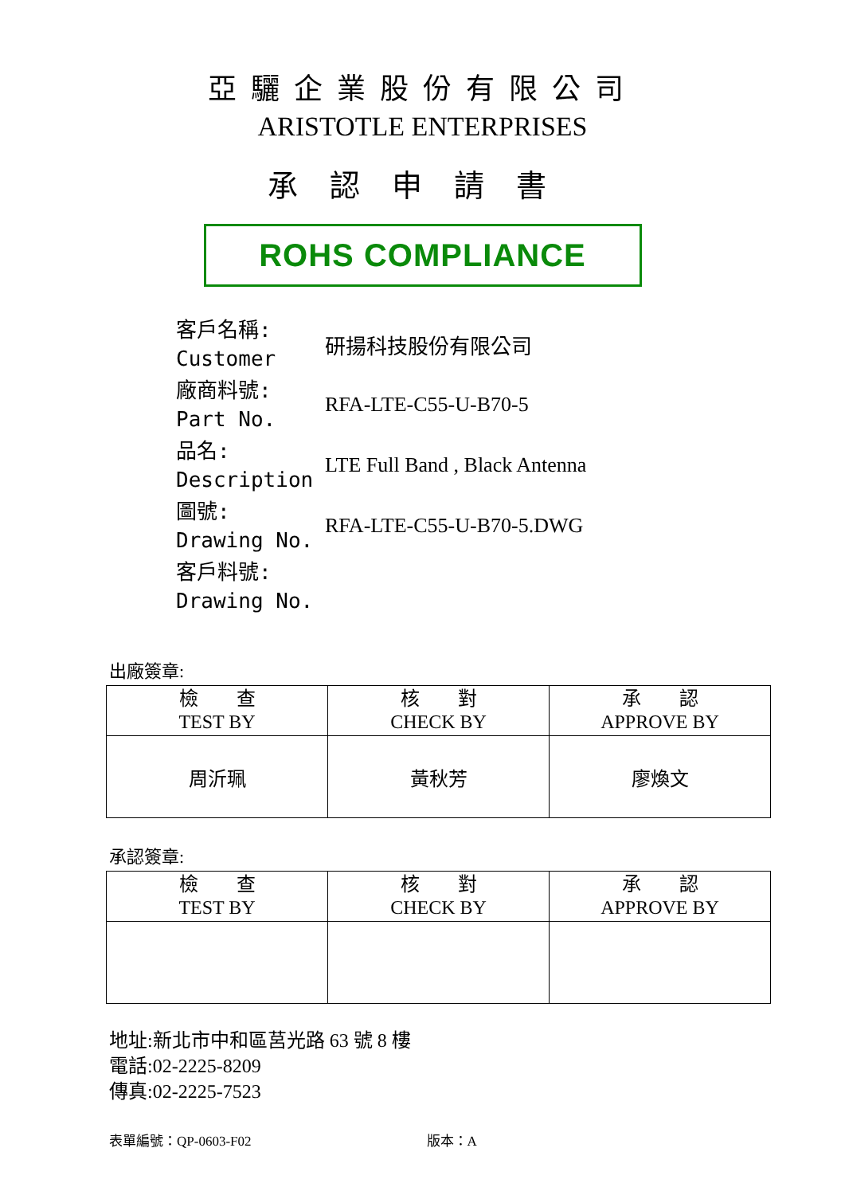亞驪企業股份有限公司
ARISTOTLE ENTERPRISES
承認申請書
ROHS COMPLIANCE
| 客戶名稱: Customer | 研揚科技股份有限公司 |
| 廠商料號: Part No. | RFA-LTE-C55-U-B70-5 |
| 品名: Description | LTE Full Band , Black Antenna |
| 圖號: Drawing No. | RFA-LTE-C55-U-B70-5.DWG |
| 客戶料號: Drawing No. | |
出廠簽章:
| 檢 查 TEST BY | 核 對 CHECK BY | 承 認 APPROVE BY |
| --- | --- | --- |
| 周沂珮 | 黃秋芳 | 廖煥文 |
承認簽章:
| 檢 查 TEST BY | 核 對 CHECK BY | 承 認 APPROVE BY |
| --- | --- | --- |
地址:新北市中和區莒光路 63 號 8 樓
電話:02-2225-8209
傳真:02-2225-7523
表單編號：QP-0603-F02 版本：A